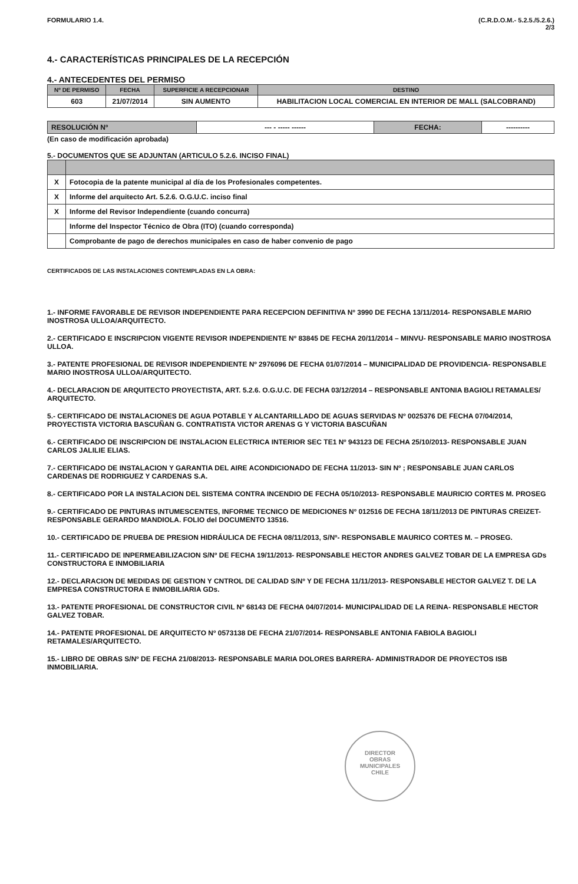FORMULARIO 1.4. (C.R.D.O.M.- 5.2.5./5.2.6.)
2/3
4.- CARACTERÍSTICAS PRINCIPALES DE LA RECEPCIÓN
4.- ANTECEDENTES DEL PERMISO
| Nº DE PERMISO | FECHA | SUPERFICIE A RECEPCIONAR | DESTINO |
| --- | --- | --- | --- |
| 603 | 21/07/2014 | SIN AUMENTO | HABILITACION LOCAL COMERCIAL EN INTERIOR DE MALL (SALCOBRAND) |
| RESOLUCIÓN Nº | --- - ----- ------ | FECHA: | ---------- |
(En caso de modificación aprobada)
5.- DOCUMENTOS QUE SE ADJUNTAN (ARTICULO 5.2.6. INCISO FINAL)
| X | Fotocopia de la patente municipal al día de los Profesionales competentes. |
| X | Informe del arquitecto Art. 5.2.6. O.G.U.C. inciso final |
| X | Informe del Revisor Independiente (cuando concurra) |
| | Informe del Inspector Técnico de Obra (ITO) (cuando corresponda) |
| | Comprobante de pago de derechos municipales en caso de haber convenio de pago |
CERTIFICADOS DE LAS INSTALACIONES CONTEMPLADAS EN LA OBRA:
1.- INFORME FAVORABLE DE REVISOR INDEPENDIENTE PARA RECEPCION DEFINITIVA Nº 3990 DE FECHA 13/11/2014- RESPONSABLE MARIO INOSTROSA ULLOA/ARQUITECTO.
2.- CERTIFICADO E INSCRIPCION VIGENTE REVISOR INDEPENDIENTE Nº 83845 DE FECHA 20/11/2014 – MINVU- RESPONSABLE MARIO INOSTROSA ULLOA.
3.- PATENTE PROFESIONAL DE REVISOR INDEPENDIENTE Nº 2976096 DE FECHA 01/07/2014 – MUNICIPALIDAD DE PROVIDENCIA- RESPONSABLE MARIO INOSTROSA ULLOA/ARQUITECTO.
4.- DECLARACION DE ARQUITECTO PROYECTISTA, ART. 5.2.6. O.G.U.C. DE FECHA 03/12/2014 – RESPONSABLE ANTONIA BAGIOLI RETAMALES/ ARQUITECTO.
5.- CERTIFICADO DE INSTALACIONES DE AGUA POTABLE Y ALCANTARILLADO DE AGUAS SERVIDAS Nº 0025376 DE FECHA 07/04/2014, PROYECTISTA VICTORIA BASCUÑAN G. CONTRATISTA VICTOR ARENAS G Y VICTORIA BASCUÑAN
6.- CERTIFICADO DE INSCRIPCION DE INSTALACION ELECTRICA INTERIOR SEC TE1 Nº 943123 DE FECHA 25/10/2013- RESPONSABLE JUAN CARLOS JALILIE ELIAS.
7.- CERTIFICADO DE INSTALACION Y GARANTIA DEL AIRE ACONDICIONADO DE FECHA 11/2013- SIN Nº ; RESPONSABLE JUAN CARLOS CARDENAS DE RODRIGUEZ Y CARDENAS S.A.
8.- CERTIFICADO POR LA INSTALACION DEL SISTEMA CONTRA INCENDIO DE FECHA 05/10/2013- RESPONSABLE MAURICIO CORTES M. PROSEG
9.- CERTIFICADO DE PINTURAS INTUMESCENTES, INFORME TECNICO DE MEDICIONES Nº 012516 DE FECHA 18/11/2013 DE PINTURAS CREIZET- RESPONSABLE GERARDO MANDIOLA. FOLIO del DOCUMENTO 13516.
10.- CERTIFICADO DE PRUEBA DE PRESION HIDRÁULICA DE FECHA 08/11/2013, S/Nº- RESPONSABLE MAURICO CORTES M. – PROSEG.
11.- CERTIFICADO DE INPERMEABILIZACION S/Nº DE FECHA 19/11/2013- RESPONSABLE HECTOR ANDRES GALVEZ TOBAR DE LA EMPRESA GDs CONSTRUCTORA E INMOBILIARIA
12.- DECLARACION DE MEDIDAS DE GESTION Y CNTROL DE CALIDAD S/Nº Y DE FECHA 11/11/2013- RESPONSABLE HECTOR GALVEZ T. DE LA EMPRESA CONSTRUCTORA E INMOBILIARIA GDs.
13.- PATENTE PROFESIONAL DE CONSTRUCTOR CIVIL Nº 68143 DE FECHA 04/07/2014- MUNICIPALIDAD DE LA REINA- RESPONSABLE HECTOR GALVEZ TOBAR.
14.- PATENTE PROFESIONAL DE ARQUITECTO Nº 0573138 DE FECHA 21/07/2014- RESPONSABLE ANTONIA FABIOLA BAGIOLI RETAMALES/ARQUITECTO.
15.- LIBRO DE OBRAS S/Nº DE FECHA 21/08/2013- RESPONSABLE MARIA DOLORES BARRERA- ADMINISTRADOR DE PROYECTOS ISB INMOBILIARIA.
DIRECTOR
OBRAS
MUNICIPALES
CHILE